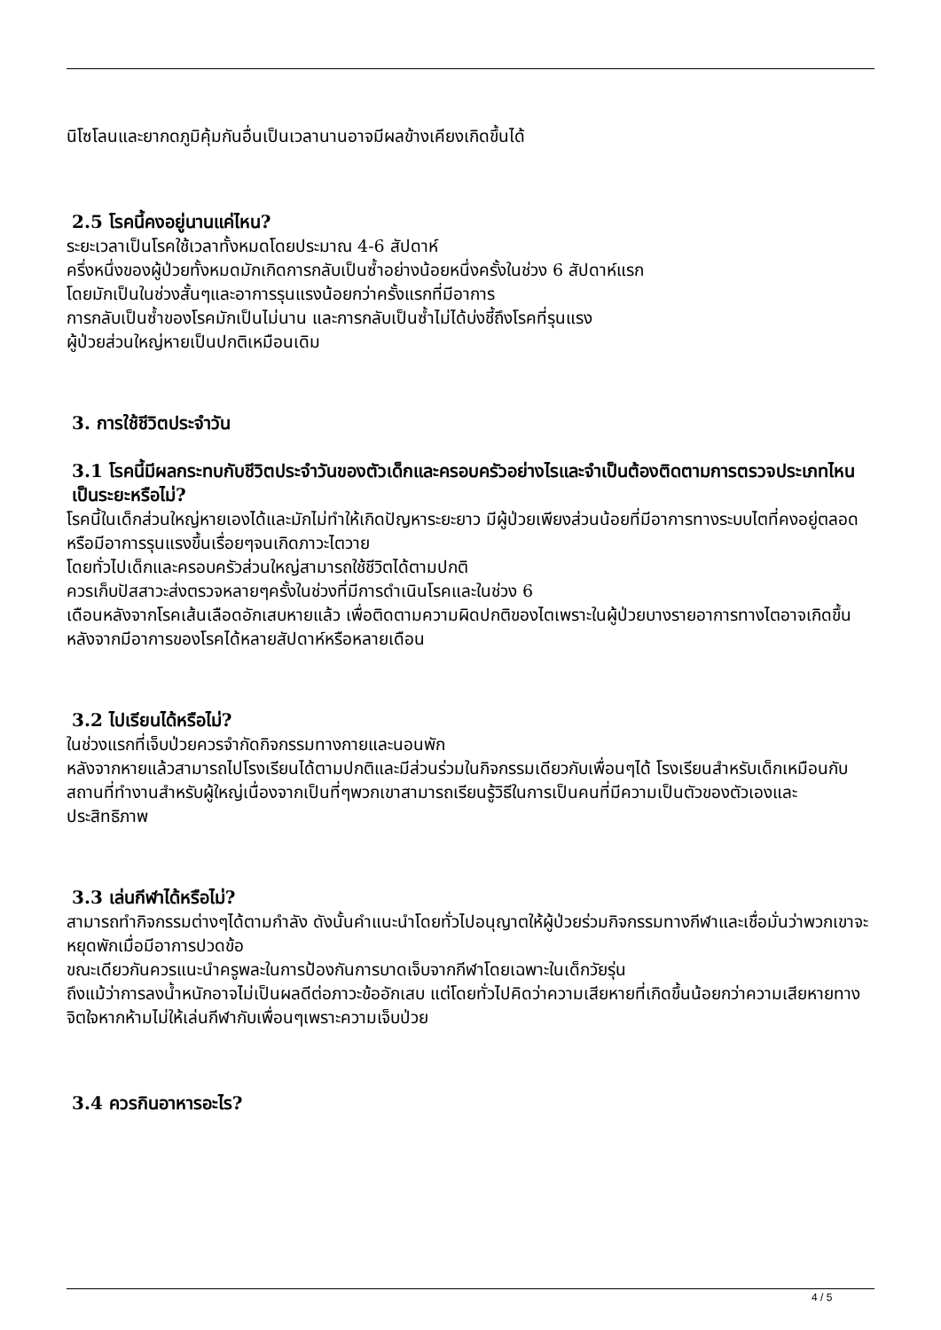นิโซโลนและยากดภูมิคุ้มกันอื่นเป็นเวลานานอาจมีผลข้างเคียงเกิดขึ้นได้
2.5 โรคนี้คงอยู่นานแค่ไหน?
ระยะเวลาเป็นโรคใช้เวลาทั้งหมดโดยประมาณ 4-6 สัปดาห์
ครึ่งหนึ่งของผู้ป่วยทั้งหมดมักเกิดการกลับเป็นซ้ำอย่างน้อยหนึ่งครั้งในช่วง 6 สัปดาห์แรก
โดยมักเป็นในช่วงสั้นๆและอาการรุนแรงน้อยกว่าครั้งแรกที่มีอาการ
การกลับเป็นซ้ำของโรคมักเป็นไม่นาน และการกลับเป็นซ้ำไม่ได้บ่งชี้ถึงโรคที่รุนแรง
ผู้ป่วยส่วนใหญ่หายเป็นปกติเหมือนเดิม
3. การใช้ชีวิตประจำวัน
3.1 โรคนี้มีผลกระทบกับชีวิตประจำวันของตัวเด็กและครอบครัวอย่างไรและจำเป็นต้องติดตามการตรวจประเภทไหนเป็นระยะหรือไม่?
โรคนี้ในเด็กส่วนใหญ่หายเองได้และมักไม่ทำให้เกิดปัญหาระยะยาว มีผู้ป่วยเพียงส่วนน้อยที่มีอาการทางระบบไตที่คงอยู่ตลอดหรือมีอาการรุนแรงขึ้นเรื่อยๆจนเกิดภาวะไตวาย
โดยทั่วไปเด็กและครอบครัวส่วนใหญ่สามารถใช้ชีวิตได้ตามปกติ
ควรเก็บปัสสาวะส่งตรวจหลายๆครั้งในช่วงที่มีการดำเนินโรคและในช่วง 6
เดือนหลังจากโรคเส้นเลือดอักเสบหายแล้ว เพื่อติดตามความผิดปกติของไตเพราะในผู้ป่วยบางรายอาการทางไตอาจเกิดขึ้นหลังจากมีอาการของโรคได้หลายสัปดาห์หรือหลายเดือน
3.2 ไปเรียนได้หรือไม่?
ในช่วงแรกที่เจ็บป่วยควรจำกัดกิจกรรมทางกายและนอนพัก
หลังจากหายแล้วสามารถไปโรงเรียนได้ตามปกติและมีส่วนร่วมในกิจกรรมเดียวกับเพื่อนๆได้ โรงเรียนสำหรับเด็กเหมือนกับสถานที่ทำงานสำหรับผู้ใหญ่เนื่องจากเป็นที่ๆพวกเขาสามารถเรียนรู้วิธีในการเป็นคนที่มีความเป็นตัวของตัวเองและประสิทธิภาพ
3.3 เล่นกีฬาได้หรือไม่?
สามารถทำกิจกรรมต่างๆได้ตามกำลัง ดังนั้นคำแนะนำโดยทั่วไปอนุญาตให้ผู้ป่วยร่วมกิจกรรมทางกีฬาและเชื่อมั่นว่าพวกเขาจะหยุดพักเมื่อมีอาการปวดข้อ
ขณะเดียวกันควรแนะนำครูพละในการป้องกันการบาดเจ็บจากกีฬาโดยเฉพาะในเด็กวัยรุ่น
ถึงแม้ว่าการลงน้ำหนักอาจไม่เป็นผลดีต่อภาวะข้ออักเสบ แต่โดยทั่วไปคิดว่าความเสียหายที่เกิดขึ้นน้อยกว่าความเสียหายทางจิตใจหากห้ามไม่ให้เล่นกีฬากับเพื่อนๆเพราะความเจ็บป่วย
3.4 ควรกินอาหารอะไร?
4 / 5